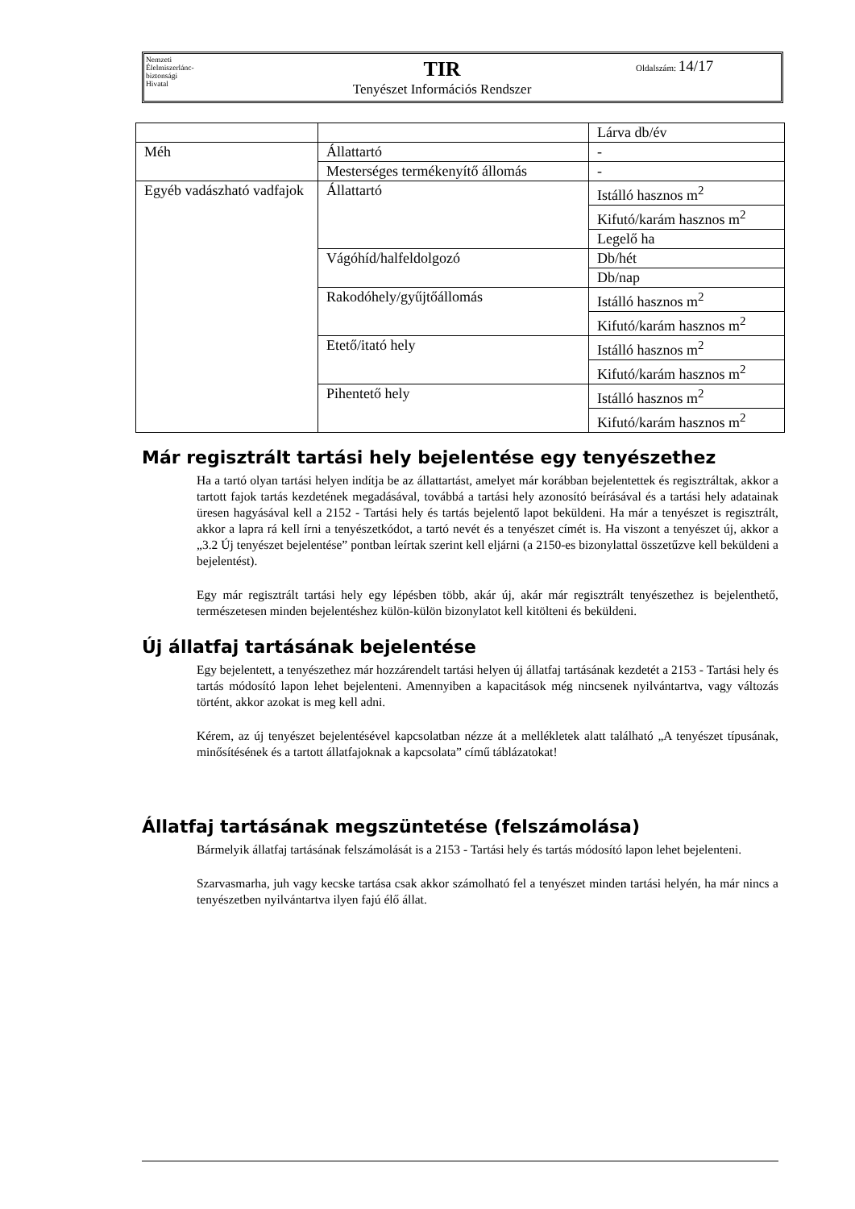Nemzeti
Élelmiszerlánc-
biztonsági
Hivatal
TIR
Tenyészet Információs Rendszer
Oldalszám: 14/17
| | | Lárva db/év |
| Méh | Állattartó | - |
| | Mesterséges termékenyítő állomás | - |
| Egyéb vadászható vadfajok | Állattartó | Istálló hasznos m<sup>2</sup> |
| | | Kifutó/karám hasznos m<sup>2</sup> |
| | | Legelő ha |
| | Vágóhíd/halfeldolgozó | Db/hét |
| | | Db/nap |
| | Rakodóhely/gyűjtőállomás | Istálló hasznos m<sup>2</sup> |
| | | Kifutó/karám hasznos m<sup>2</sup> |
| | Etető/itató hely | Istálló hasznos m<sup>2</sup> |
| | | Kifutó/karám hasznos m<sup>2</sup> |
| | Pihentető hely | Istálló hasznos m<sup>2</sup> |
| | | Kifutó/karám hasznos m<sup>2</sup> |
Már regisztrált tartási hely bejelentése egy tenyészethez
Ha a tartó olyan tartási helyen indítja be az állattartást, amelyet már korábban bejelentettek és regisztráltak, akkor a tartott fajok tartás kezdetének megadásával, továbbá a tartási hely azonosító beírásával és a tartási hely adatainak üresen hagyásával kell a 2152 - Tartási hely és tartás bejelentő lapot beküldeni. Ha már a tenyészet is regisztrált, akkor a lapra rá kell írni a tenyészetkódot, a tartó nevét és a tenyészet címét is. Ha viszont a tenyészet új, akkor a „3.2 Új tenyészet bejelentése” pontban leírtak szerint kell eljárni (a 2150-es bizonylattal összetűzve kell beküldeni a bejelentést).
Egy már regisztrált tartási hely egy lépésben több, akár új, akár már regisztrált tenyészethez is bejelenthető, természetesen minden bejelentéshez külön-külön bizonylatot kell kitölteni és beküldeni.
Új állatfaj tartásának bejelentése
Egy bejelentett, a tenyészethez már hozzárendelt tartási helyen új állatfaj tartásának kezdetét a 2153 - Tartási hely és tartás módosító lapon lehet bejelenteni. Amennyiben a kapacitások még nincsenek nyilvántartva, vagy változás történt, akkor azokat is meg kell adni.
Kérem, az új tenyészet bejelentésével kapcsolatban nézze át a mellékletek alatt található „A tenyészet típusának, minősítésének és a tartott állatfajoknak a kapcsolata” című táblázatokat!
Állatfaj tartásának megszüntetése (felszámolása)
Bármelyik állatfaj tartásának felszámolását is a 2153 - Tartási hely és tartás módosító lapon lehet bejelenteni.
Szarvasmarha, juh vagy kecske tartása csak akkor számolható fel a tenyészet minden tartási helyén, ha már nincs a tenyészetben nyilvántartva ilyen fajú élő állat.